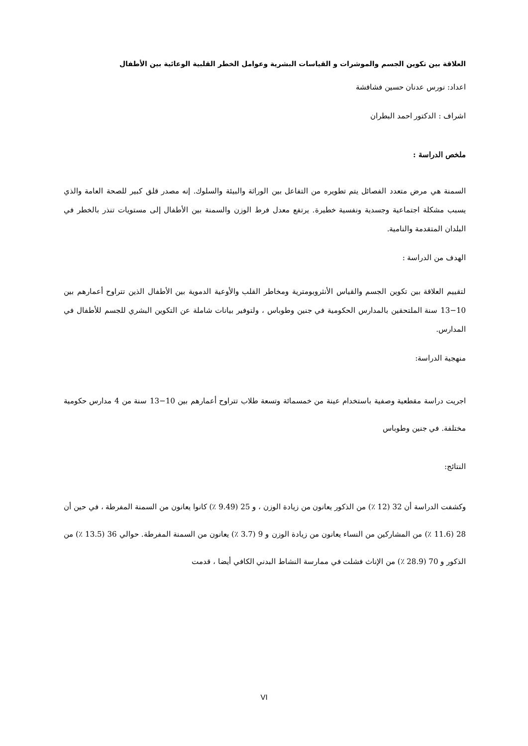العلاقة بين تكوين الجسم والموشرات و القياسات البشرية وعوامل الخطر القلبية الوعائية بين الأطفال
اعداد: نورس عدنان حسين فشافشة
اشراف : الدكتور احمد البطران
ملخص الدراسة :
السمنة هي مرض متعدد الفصائل يتم تطويره من التفاعل بين الوراثة والبيئة والسلوك. إنه مصدر قلق كبير للصحة العامة والذي يسبب مشكلة اجتماعية وجسدية ونفسية خطيرة. يرتفع معدل فرط الوزن والسمنة بين الأطفال إلى مستويات تنذر بالخطر في البلدان المتقدمة والنامية.
الهدف من الدراسة :
لتقييم العلاقة بين تكوين الجسم والقياس الأنثروبومترية ومخاطر القلب والأوعية الدموية بين الأطفال الذين تتراوح أعمارهم بين 10−13 سنة الملتحقين بالمدارس الحكومية في جنين وطوباس ، ولتوفير بيانات شاملة عن التكوين البشري للجسم للأطفال في المدارس.
منهجية الدراسة:
اجريت دراسة مقطعية وصفية باستخدام عينة من خمسمائة وتسعة طلاب تتراوح أعمارهم بين 10−13 سنة من 4 مدارس حكومية مختلفة. في جنين وطوباس
النتائج:
وكشفت الدراسة أن 32 (12 ٪) من الذكور يعانون من زيادة الوزن ، و 25 (9.49 ٪) كانوا يعانون من السمنة المفرطة ، في حين أن 28 (11.6 ٪) من المشاركين من النساء يعانون من زيادة الوزن و 9 (3.7 ٪) يعانون من السمنة المفرطة. حوالي 36 (13.5 ٪) من الذكور و 70 (28.9 ٪) من الإناث فشلت في ممارسة النشاط البدني الكافي أيضا ، قدمت
VI